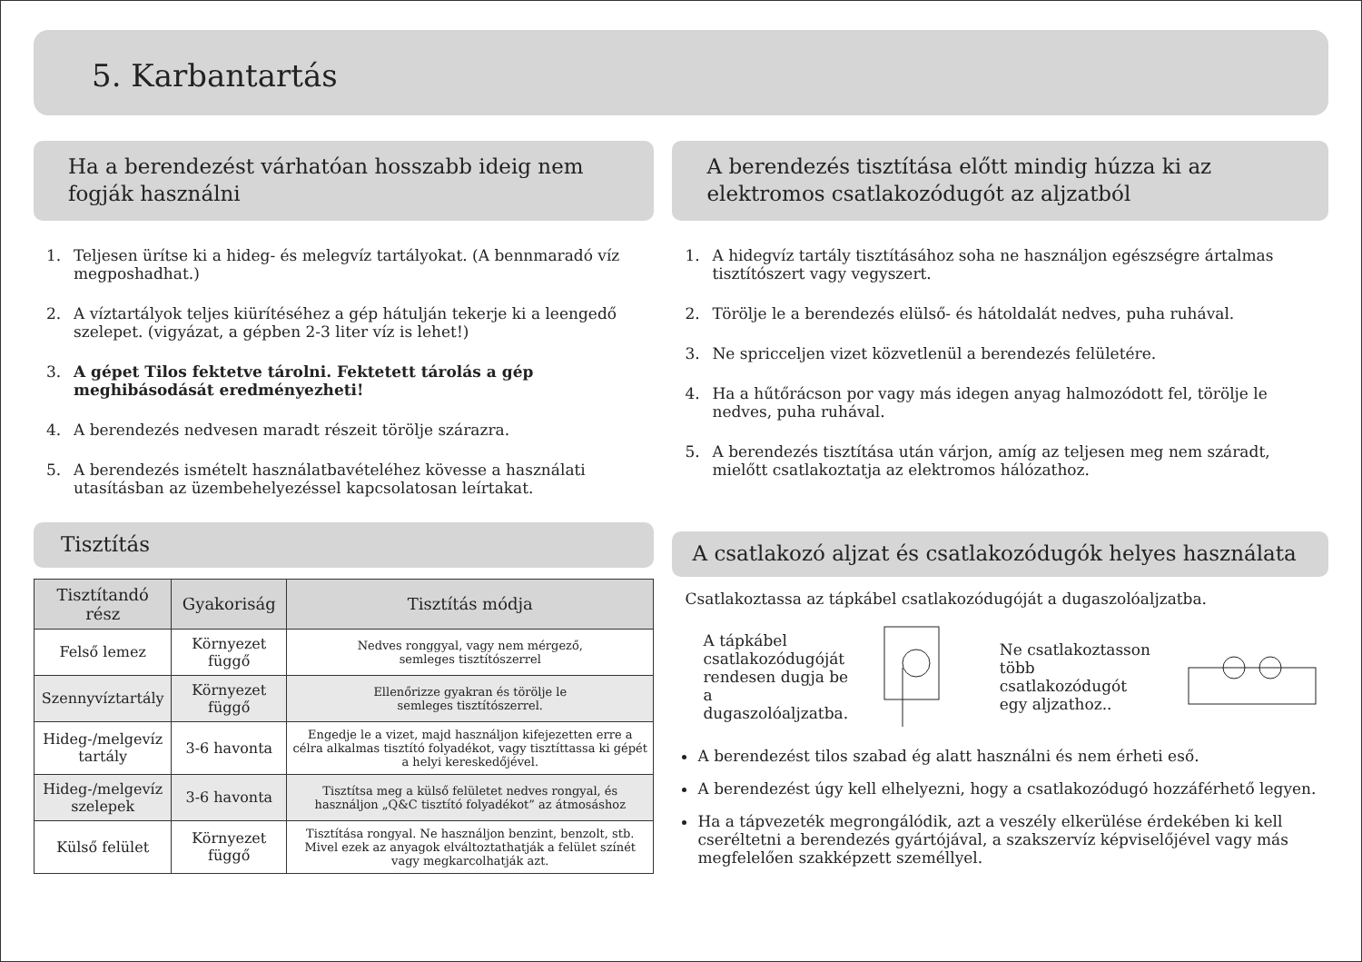5. Karbantartás
Ha a berendezést várhatóan hosszabb ideig nem fogják használni
1. Teljesen ürítse ki a hideg- és melegvíz tartályokat. (A bennmaradó víz megposhadhat.)
2. A víztartályok teljes kiürítéséhez a gép hátulján tekerje ki a leengedő szelepet. (vigyázat, a gépben 2-3 liter víz is lehet!)
3. A gépet Tilos fektetve tárolni. Fektetett tárolás a gép meghibásodását eredményezheti!
4. A berendezés nedvesen maradt részeit törölje szárazra.
5. A berendezés ismételt használatbavételéhez kövesse a használati utasításban az üzembehelyezéssel kapcsolatosan leírtakat.
Tisztítás
| Tisztítandó rész | Gyakoriság | Tisztítás módja |
| --- | --- | --- |
| Felső lemez | Környezet függő | Nedves ronggyal, vagy nem mérgező, semleges tisztítószerrel |
| Szennyvíztartály | Környezet függő | Ellenőrizze gyakran és törölje le semleges tisztítószerrel. |
| Hideg-/melgevíz tartály | 3-6 havonta | Engedje le a vizet, majd használjon kifejezetten erre a célra alkalmas tisztító folyadékot, vagy tisztíttassa ki gépét a helyi kereskedőjével. |
| Hideg-/melgevíz szelepek | 3-6 havonta | Tisztítsa meg a külső felületet nedves rongyal, és használjon „Q&C tisztító folyadékot” az átmosáshoz |
| Külső felület | Környezet függő | Tisztítása rongyal. Ne használjon benzint, benzolt, stb. Mivel ezek az anyagok elváltoztathatják a felület színét vagy megkarcolhatják azt. |
A berendezés tisztítása előtt mindig húzza ki az elektromos csatlakozódugót az aljzatból
1. A hidegvíz tartály tisztításához soha ne használjon egészségre ártalmas tisztítószert vagy vegyszert.
2. Törölje le a berendezés elülső- és hátoldalát nedves, puha ruhával.
3. Ne spricceljen vizet közvetlenül a berendezés felületére.
4. Ha a hűtőrácson por vagy más idegen anyag halmozódott fel, törölje le nedves, puha ruhával.
5. A berendezés tisztítása után várjon, amíg az teljesen meg nem száradt, mielőtt csatlakoztatja az elektromos hálózathoz.
A csatlakozó aljzat és csatlakozódugók helyes használata
Csatlakoztassa az tápkábel csatlakozódugóját a dugaszolóaljzatba.
A tápkábel
csatlakozódugóját
rendesen dugja be a
dugaszolóaljzatba.
Ne csatlakoztasson
több csatlakozódugót
egy aljzathoz..
A berendezést tilos szabad ég alatt használni és nem érheti eső.
A berendezést úgy kell elhelyezni, hogy a csatlakozódugó hozzáférhető legyen.
Ha a tápvezeték megrongálódik, azt a veszély elkerülése érdekében ki kell cseréltetni a berendezés gyártójával, a szakszervíz képviselőjével vagy más megfelelően szakképzett személlyel.